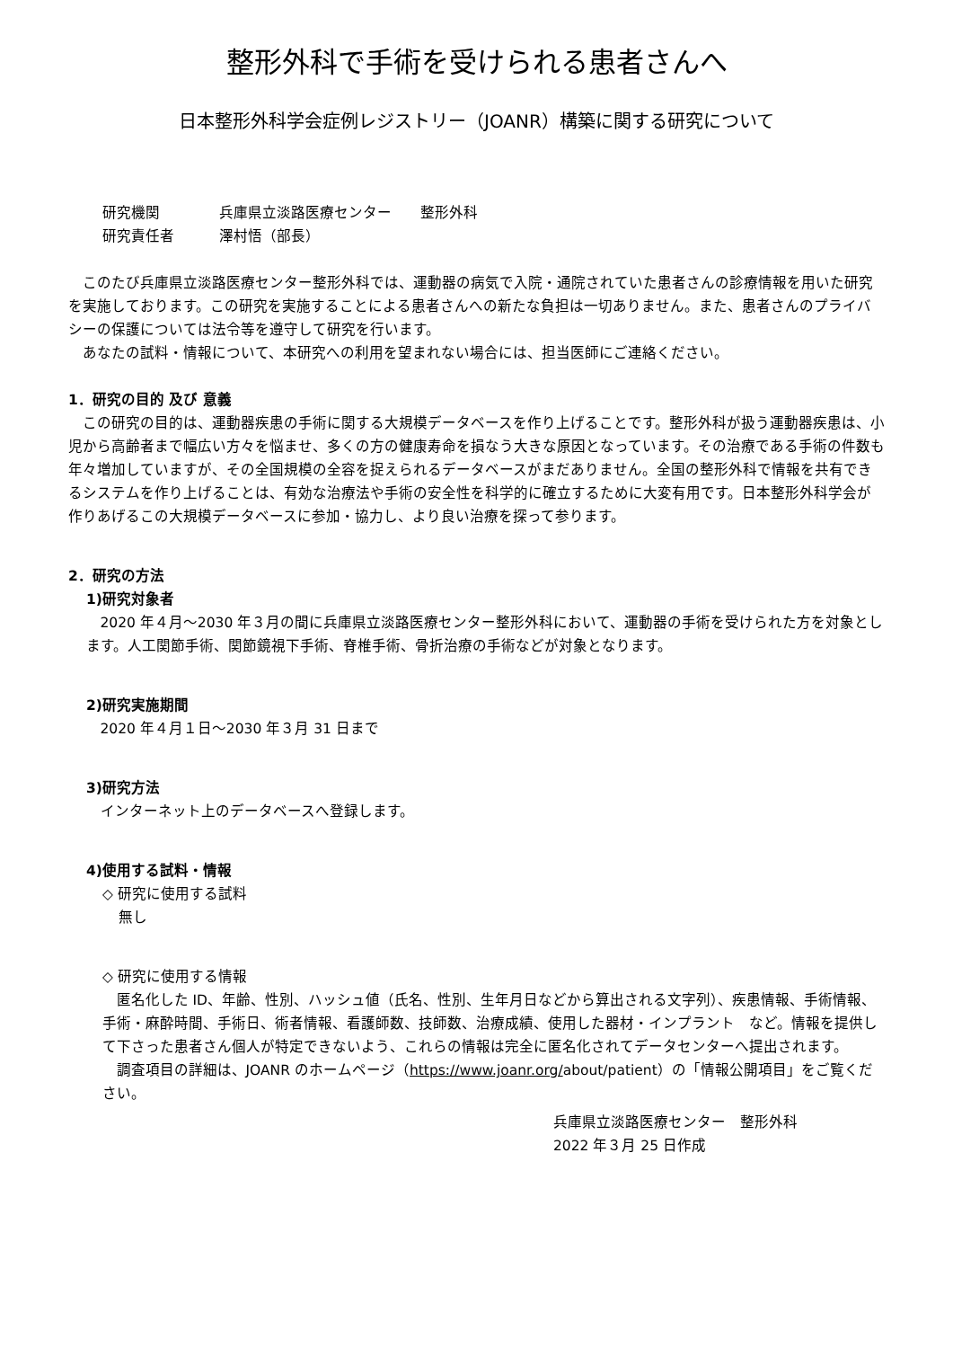整形外科で手術を受けられる患者さんへ
日本整形外科学会症例レジストリー（JOANR）構築に関する研究について
研究機関 兵庫県立淡路医療センター　　整形外科
研究責任者 澤村悟（部長）
このたび兵庫県立淡路医療センター整形外科では、運動器の病気で入院・通院されていた患者さんの診療情報を用いた研究を実施しております。この研究を実施することによる患者さんへの新たな負担は一切ありません。また、患者さんのプライバシーの保護については法令等を遵守して研究を行います。
あなたの試料・情報について、本研究への利用を望まれない場合には、担当医師にご連絡ください。
1．研究の目的 及び 意義
この研究の目的は、運動器疾患の手術に関する大規模データベースを作り上げることです。整形外科が扱う運動器疾患は、小児から高齢者まで幅広い方々を悩ませ、多くの方の健康寿命を損なう大きな原因となっています。その治療である手術の件数も年々増加していますが、その全国規模の全容を捉えられるデータベースがまだありません。全国の整形外科で情報を共有できるシステムを作り上げることは、有効な治療法や手術の安全性を科学的に確立するために大変有用です。日本整形外科学会が作りあげるこの大規模データベースに参加・協力し、より良い治療を探って参ります。
2．研究の方法
1)研究対象者
2020 年４月～2030 年３月の間に兵庫県立淡路医療センター整形外科において、運動器の手術を受けられた方を対象とします。人工関節手術、関節鏡視下手術、脊椎手術、骨折治療の手術などが対象となります。
2)研究実施期間
2020 年４月１日～2030 年３月 31 日まで
3)研究方法
インターネット上のデータベースへ登録します。
4)使用する試料・情報
◇ 研究に使用する試料
無し
◇ 研究に使用する情報
匿名化した ID、年齢、性別、ハッシュ値（氏名、性別、生年月日などから算出される文字列）、疾患情報、手術情報、手術・麻酔時間、手術日、術者情報、看護師数、技師数、治療成績、使用した器材・インプラント　など。情報を提供して下さった患者さん個人が特定できないよう、これらの情報は完全に匿名化されてデータセンターへ提出されます。
調査項目の詳細は、JOANR のホームページ（https://www.joanr.org/about/patient）の「情報公開項目」をご覧ください。
兵庫県立淡路医療センター　整形外科
2022 年３月 25 日作成